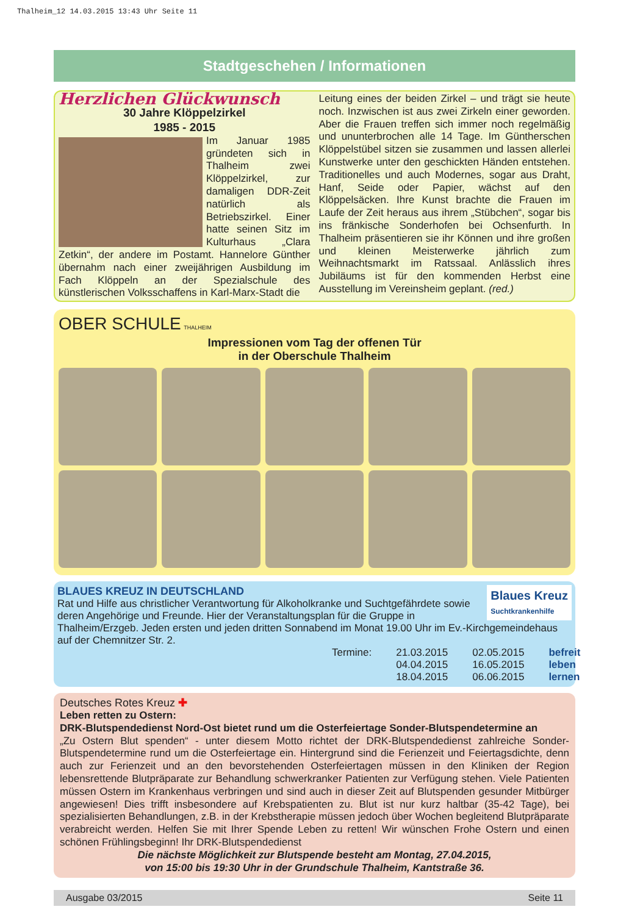Thalheim_12 14.03.2015 13:43 Uhr Seite 11
Stadtgeschehen / Informationen
Herzlichen Glückwunsch
30 Jahre Klöppelzirkel
1985 - 2015
Im Januar 1985 gründeten sich in Thalheim zwei Klöppelzirkel, zur damaligen DDR-Zeit natürlich als Betriebszirkel. Einer hatte seinen Sitz im Kulturhaus „Clara Zetkin“, der andere im Postamt. Hannelore Günther übernahm nach einer zweijährigen Ausbildung im Fach Klöppeln an der Spezialschule des künstlerischen Volksschaffens in Karl-Marx-Stadt die
Leitung eines der beiden Zirkel – und trägt sie heute noch. Inzwischen ist aus zwei Zirkeln einer geworden. Aber die Frauen treffen sich immer noch regelmäßig und ununterbrochen alle 14 Tage. Im Güntherschen Klöppelstübel sitzen sie zusammen und lassen allerlei Kunstwerke unter den geschickten Händen entstehen. Traditionelles und auch Modernes, sogar aus Draht, Hanf, Seide oder Papier, wächst auf den Klöppelsäcken. Ihre Kunst brachte die Frauen im Laufe der Zeit heraus aus ihrem „Stübchen“, sogar bis ins fränkische Sonderhofen bei Ochsenfurth. In Thalheim präsentieren sie ihr Können und ihre großen und kleinen Meisterwerke jährlich zum Weihnachtsmarkt im Ratssaal. Anlässlich ihres Jubiläums ist für den kommenden Herbst eine Ausstellung im Vereinsheim geplant. (red.)
OBER SCHULE THALHEIM
Impressionen vom Tag der offenen Tür
in der Oberschule Thalheim
Blaues Kreuz
Suchtkrankenhilfe
BLAUES KREUZ IN DEUTSCHLAND
Rat und Hilfe aus christlicher Verantwortung für Alkoholkranke und Suchtgefährdete sowie deren Angehörige und Freunde. Hier der Veranstaltungsplan für die Gruppe in Thalheim/Erzgeb. Jeden ersten und jeden dritten Sonnabend im Monat 19.00 Uhr im Ev.-Kirchgemeindehaus auf der Chemnitzer Str. 2.
Termine: 21.03.2015
04.04.2015
18.04.2015
02.05.2015
16.05.2015
06.06.2015
befreit
leben
lernen
Deutsches Rotes Kreuz ✚
Leben retten zu Ostern:
DRK-Blutspendedienst Nord-Ost bietet rund um die Osterfeiertage Sonder-Blutspendetermine an
„Zu Ostern Blut spenden“ - unter diesem Motto richtet der DRK-Blutspendedienst zahlreiche Sonder-Blutspendetermine rund um die Osterfeiertage ein. Hintergrund sind die Ferienzeit und Feiertagsdichte, denn auch zur Ferienzeit und an den bevorstehenden Osterfeiertagen müssen in den Kliniken der Region lebensrettende Blutpräparate zur Behandlung schwerkranker Patienten zur Verfügung stehen. Viele Patienten müssen Ostern im Krankenhaus verbringen und sind auch in dieser Zeit auf Blutspenden gesunder Mitbürger angewiesen! Dies trifft insbesondere auf Krebspatienten zu. Blut ist nur kurz haltbar (35-42 Tage), bei spezialisierten Behandlungen, z.B. in der Krebstherapie müssen jedoch über Wochen begleitend Blutpräparate verabreicht werden. Helfen Sie mit Ihrer Spende Leben zu retten! Wir wünschen Frohe Ostern und einen schönen Frühlingsbeginn! Ihr DRK-Blutspendedienst
Die nächste Möglichkeit zur Blutspende besteht am Montag, 27.04.2015,
von 15:00 bis 19:30 Uhr in der Grundschule Thalheim, Kantstraße 36.
Ausgabe 03/2015 Seite 11